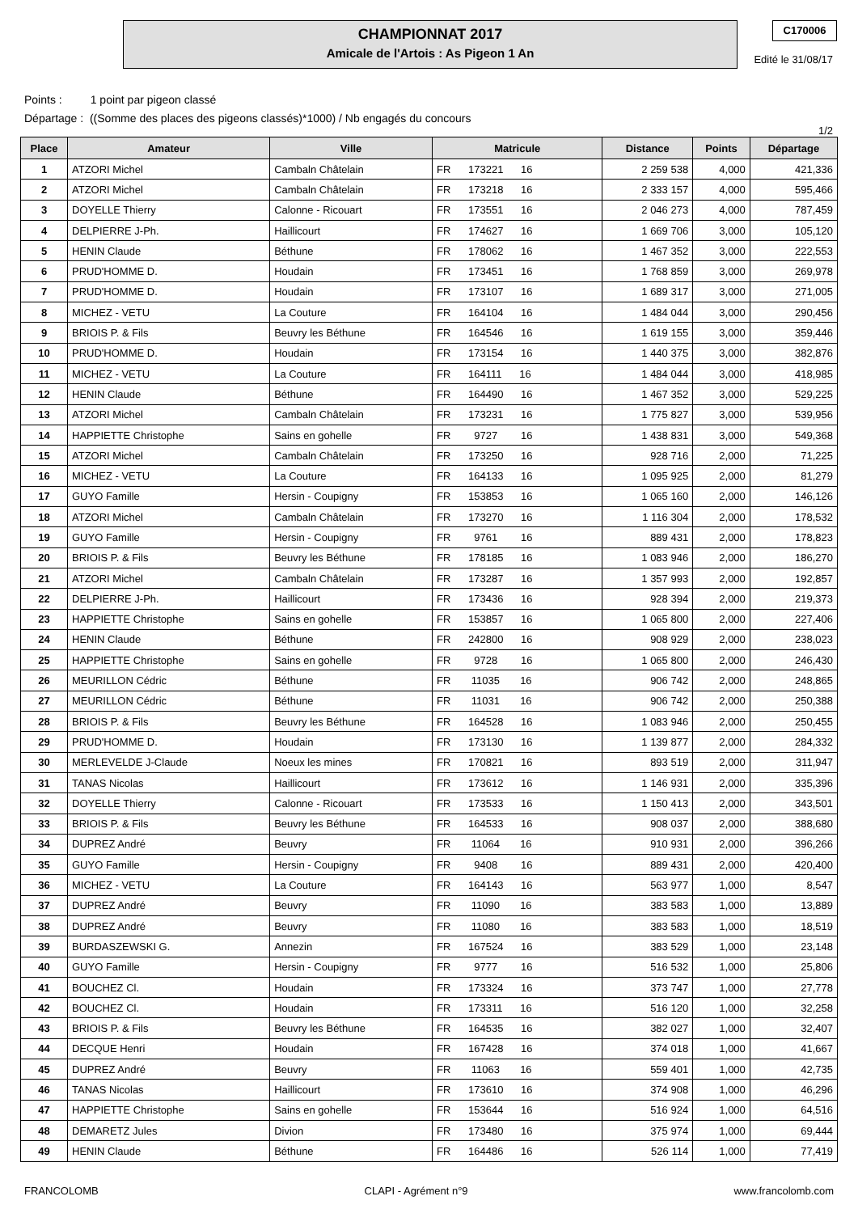CHAMPIONNAT 2017
Amicale de l'Artois : As Pigeon 1 An
C170006
Edité le 31/08/17
Points : 1 point par pigeon classé
Départage : ((Somme des places des pigeons classés)*1000) / Nb engagés du concours
1/2
| Place | Amateur | Ville | Matricule | Distance | Points | Départage |
| --- | --- | --- | --- | --- | --- | --- |
| 1 | ATZORI Michel | Cambaln Châtelain | FR 173221 16 | 2 259 538 | 4,000 | 421,336 |
| 2 | ATZORI Michel | Cambaln Châtelain | FR 173218 16 | 2 333 157 | 4,000 | 595,466 |
| 3 | DOYELLE Thierry | Calonne - Ricouart | FR 173551 16 | 2 046 273 | 4,000 | 787,459 |
| 4 | DELPIERRE J-Ph. | Haillicourt | FR 174627 16 | 1 669 706 | 3,000 | 105,120 |
| 5 | HENIN Claude | Béthune | FR 178062 16 | 1 467 352 | 3,000 | 222,553 |
| 6 | PRUD'HOMME D. | Houdain | FR 173451 16 | 1 768 859 | 3,000 | 269,978 |
| 7 | PRUD'HOMME D. | Houdain | FR 173107 16 | 1 689 317 | 3,000 | 271,005 |
| 8 | MICHEZ - VETU | La Couture | FR 164104 16 | 1 484 044 | 3,000 | 290,456 |
| 9 | BRIOIS P. & Fils | Beuvry les Béthune | FR 164546 16 | 1 619 155 | 3,000 | 359,446 |
| 10 | PRUD'HOMME D. | Houdain | FR 173154 16 | 1 440 375 | 3,000 | 382,876 |
| 11 | MICHEZ - VETU | La Couture | FR 164111 16 | 1 484 044 | 3,000 | 418,985 |
| 12 | HENIN Claude | Béthune | FR 164490 16 | 1 467 352 | 3,000 | 529,225 |
| 13 | ATZORI Michel | Cambaln Châtelain | FR 173231 16 | 1 775 827 | 3,000 | 539,956 |
| 14 | HAPPIETTE Christophe | Sains en gohelle | FR 9727 16 | 1 438 831 | 3,000 | 549,368 |
| 15 | ATZORI Michel | Cambaln Châtelain | FR 173250 16 | 928 716 | 2,000 | 71,225 |
| 16 | MICHEZ - VETU | La Couture | FR 164133 16 | 1 095 925 | 2,000 | 81,279 |
| 17 | GUYO Famille | Hersin - Coupigny | FR 153853 16 | 1 065 160 | 2,000 | 146,126 |
| 18 | ATZORI Michel | Cambaln Châtelain | FR 173270 16 | 1 116 304 | 2,000 | 178,532 |
| 19 | GUYO Famille | Hersin - Coupigny | FR 9761 16 | 889 431 | 2,000 | 178,823 |
| 20 | BRIOIS P. & Fils | Beuvry les Béthune | FR 178185 16 | 1 083 946 | 2,000 | 186,270 |
| 21 | ATZORI Michel | Cambaln Châtelain | FR 173287 16 | 1 357 993 | 2,000 | 192,857 |
| 22 | DELPIERRE J-Ph. | Haillicourt | FR 173436 16 | 928 394 | 2,000 | 219,373 |
| 23 | HAPPIETTE Christophe | Sains en gohelle | FR 153857 16 | 1 065 800 | 2,000 | 227,406 |
| 24 | HENIN Claude | Béthune | FR 242800 16 | 908 929 | 2,000 | 238,023 |
| 25 | HAPPIETTE Christophe | Sains en gohelle | FR 9728 16 | 1 065 800 | 2,000 | 246,430 |
| 26 | MEURILLON Cédric | Béthune | FR 11035 16 | 906 742 | 2,000 | 248,865 |
| 27 | MEURILLON Cédric | Béthune | FR 11031 16 | 906 742 | 2,000 | 250,388 |
| 28 | BRIOIS P. & Fils | Beuvry les Béthune | FR 164528 16 | 1 083 946 | 2,000 | 250,455 |
| 29 | PRUD'HOMME D. | Houdain | FR 173130 16 | 1 139 877 | 2,000 | 284,332 |
| 30 | MERLEVELDE J-Claude | Noeux les mines | FR 170821 16 | 893 519 | 2,000 | 311,947 |
| 31 | TANAS Nicolas | Haillicourt | FR 173612 16 | 1 146 931 | 2,000 | 335,396 |
| 32 | DOYELLE Thierry | Calonne - Ricouart | FR 173533 16 | 1 150 413 | 2,000 | 343,501 |
| 33 | BRIOIS P. & Fils | Beuvry les Béthune | FR 164533 16 | 908 037 | 2,000 | 388,680 |
| 34 | DUPREZ André | Beuvry | FR 11064 16 | 910 931 | 2,000 | 396,266 |
| 35 | GUYO Famille | Hersin - Coupigny | FR 9408 16 | 889 431 | 2,000 | 420,400 |
| 36 | MICHEZ - VETU | La Couture | FR 164143 16 | 563 977 | 1,000 | 8,547 |
| 37 | DUPREZ André | Beuvry | FR 11090 16 | 383 583 | 1,000 | 13,889 |
| 38 | DUPREZ André | Beuvry | FR 11080 16 | 383 583 | 1,000 | 18,519 |
| 39 | BURDASZEWSKI G. | Annezin | FR 167524 16 | 383 529 | 1,000 | 23,148 |
| 40 | GUYO Famille | Hersin - Coupigny | FR 9777 16 | 516 532 | 1,000 | 25,806 |
| 41 | BOUCHEZ Cl. | Houdain | FR 173324 16 | 373 747 | 1,000 | 27,778 |
| 42 | BOUCHEZ Cl. | Houdain | FR 173311 16 | 516 120 | 1,000 | 32,258 |
| 43 | BRIOIS P. & Fils | Beuvry les Béthune | FR 164535 16 | 382 027 | 1,000 | 32,407 |
| 44 | DECQUE Henri | Houdain | FR 167428 16 | 374 018 | 1,000 | 41,667 |
| 45 | DUPREZ André | Beuvry | FR 11063 16 | 559 401 | 1,000 | 42,735 |
| 46 | TANAS Nicolas | Haillicourt | FR 173610 16 | 374 908 | 1,000 | 46,296 |
| 47 | HAPPIETTE Christophe | Sains en gohelle | FR 153644 16 | 516 924 | 1,000 | 64,516 |
| 48 | DEMARETZ Jules | Divion | FR 173480 16 | 375 974 | 1,000 | 69,444 |
| 49 | HENIN Claude | Béthune | FR 164486 16 | 526 114 | 1,000 | 77,419 |
FRANCOLOMB CLAPI - Agrément n°9 www.francolomb.com